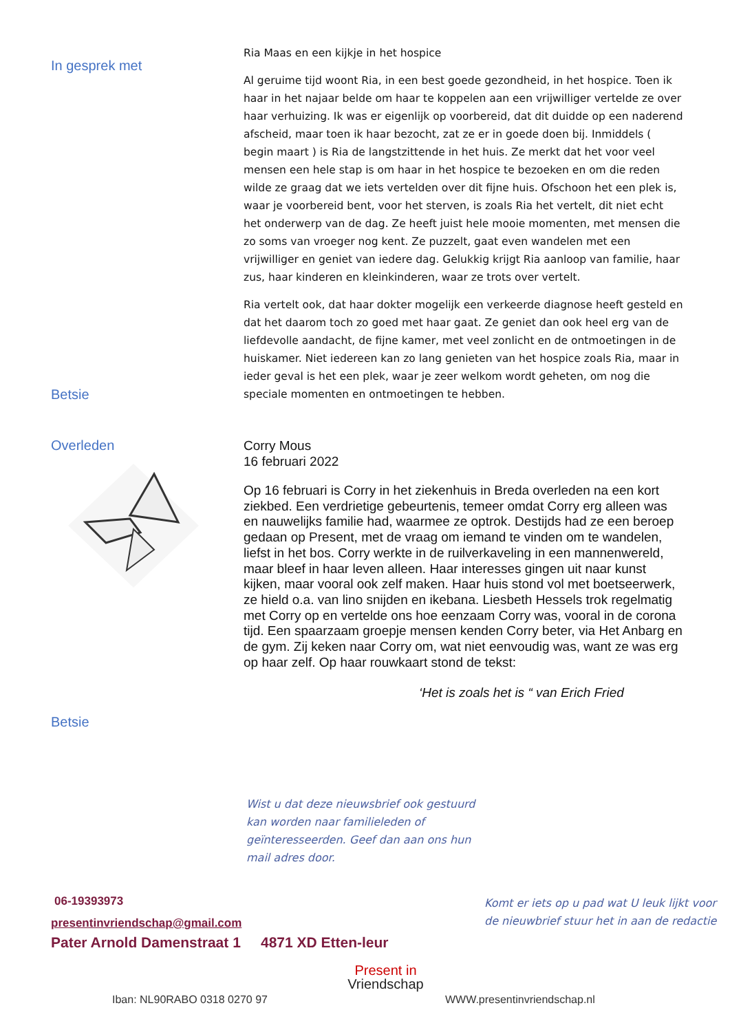In gesprek met
Betsie
Ria Maas en een kijkje in het hospice
Al geruime tijd woont Ria, in een best goede gezondheid, in het hospice. Toen ik haar in het najaar belde om haar te koppelen aan een vrijwilliger vertelde ze over haar verhuizing. Ik was er eigenlijk op voorbereid, dat dit duidde op een naderend afscheid, maar toen ik haar bezocht, zat ze er in goede doen bij. Inmiddels ( begin maart ) is Ria de langstzittende in het huis. Ze merkt dat het voor veel mensen een hele stap is om haar in het hospice te bezoeken en om die reden wilde ze graag dat we iets vertelden over dit fijne huis. Ofschoon het een plek is, waar je voorbereid bent, voor het sterven, is zoals Ria het vertelt, dit niet echt het onderwerp van de dag. Ze heeft juist hele mooie momenten, met mensen die zo soms van vroeger nog kent. Ze puzzelt, gaat even wandelen met een vrijwilliger en geniet van iedere dag. Gelukkig krijgt Ria aanloop van familie, haar zus, haar kinderen en kleinkinderen, waar ze trots over vertelt.
Ria vertelt ook, dat haar dokter mogelijk een verkeerde diagnose heeft gesteld en dat het daarom toch zo goed met haar gaat. Ze geniet dan ook heel erg van de liefdevolle aandacht, de fijne kamer, met veel zonlicht en de ontmoetingen in de huiskamer. Niet iedereen kan zo lang genieten van het hospice zoals Ria, maar in ieder geval is het een plek, waar je zeer welkom wordt geheten, om nog die speciale momenten en ontmoetingen te hebben.
Overleden
Betsie
Corry Mous
16 februari 2022
Op 16 februari is Corry in het ziekenhuis in Breda overleden na een kort ziekbed. Een verdrietige gebeurtenis, temeer omdat Corry erg alleen was en nauwelijks familie had, waarmee ze optrok. Destijds had ze een beroep gedaan op Present, met de vraag om iemand te vinden om te wandelen, liefst in het bos. Corry werkte in de ruilverkaveling in een mannenwereld, maar bleef in haar leven alleen. Haar interesses gingen uit naar kunst kijken, maar vooral ook zelf maken. Haar huis stond vol met boetseerwerk, ze hield o.a. van lino snijden en ikebana. Liesbeth Hessels trok regelmatig met Corry op en vertelde ons hoe eenzaam Corry was, vooral in de corona tijd. Een spaarzaam groepje mensen kenden Corry beter, via Het Anbarg en de gym. Zij keken naar Corry om, wat niet eenvoudig was, want ze was erg op haar zelf. Op haar rouwkaart stond de tekst:
‘Het is zoals het is “ van Erich Fried
Wist u dat deze nieuwsbrief ook gestuurd kan worden naar familieleden of geïnteresseerden. Geef dan aan ons hun mail adres door.
06-19393973
presentinvriendschap@gmail.com
Pater Arnold Damenstraat 1 4871 XD Etten-leur
Komt er iets op u pad wat U leuk lijkt voor de nieuwbrief stuur het in aan de redactie
Present in
Vriendschap
Iban: NL90RABO 0318 0270 97 WWW.presentinvriendschap.nl